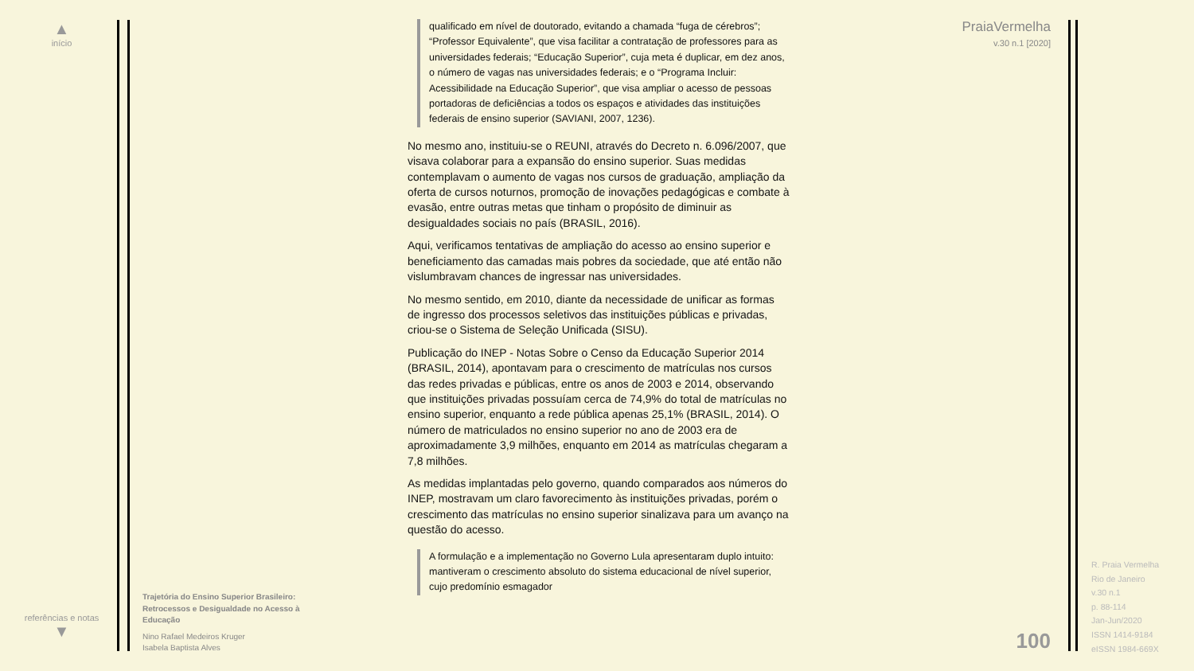▲
início
referências e notas
▼
qualificado em nível de doutorado, evitando a chamada “fuga de cérebros”; “Professor Equivalente”, que visa facilitar a contratação de professores para as universidades federais; “Educação Superior”, cuja meta é duplicar, em dez anos, o número de vagas nas universidades federais; e o “Programa Incluir: Acessibilidade na Educação Superior”, que visa ampliar o acesso de pessoas portadoras de deficiências a todos os espaços e atividades das instituições federais de ensino superior (SAVIANI, 2007, 1236).
No mesmo ano, instituiu-se o REUNI, através do Decreto n. 6.096/2007, que visava colaborar para a expansão do ensino superior. Suas medidas contemplavam o aumento de vagas nos cursos de graduação, ampliação da oferta de cursos noturnos, promoção de inovações pedagógicas e combate à evasão, entre outras metas que tinham o propósito de diminuir as desigualdades sociais no país (BRASIL, 2016).
Aqui, verificamos tentativas de ampliação do acesso ao ensino superior e beneficiamento das camadas mais pobres da sociedade, que até então não vislumbravam chances de ingressar nas universidades.
No mesmo sentido, em 2010, diante da necessidade de unificar as formas de ingresso dos processos seletivos das instituições públicas e privadas, criou-se o Sistema de Seleção Unificada (SISU).
Publicação do INEP - Notas Sobre o Censo da Educação Superior 2014 (BRASIL, 2014), apontavam para o crescimento de matrículas nos cursos das redes privadas e públicas, entre os anos de 2003 e 2014, observando que instituições privadas possuíam cerca de 74,9% do total de matrículas no ensino superior, enquanto a rede pública apenas 25,1% (BRASIL, 2014). O número de matriculados no ensino superior no ano de 2003 era de aproximadamente 3,9 milhões, enquanto em 2014 as matrículas chegaram a 7,8 milhões.
As medidas implantadas pelo governo, quando comparados aos números do INEP, mostravam um claro favorecimento às instituições privadas, porém o crescimento das matrículas no ensino superior sinalizava para um avanço na questão do acesso.
A formulação e a implementação no Governo Lula apresentaram duplo intuito: mantiveram o crescimento absoluto do sistema educacional de nível superior, cujo predomínio esmagador
Trajetória do Ensino Superior Brasileiro: Retrocessos e Desigualdade no Acesso à Educação
Nino Rafael Medeiros Kruger
Isabela Baptista Alves
PraiaVermelha
v.30 n.1 [2020]
R. Praia Vermelha
Rio de Janeiro
v.30 n.1
p. 88-114
Jan-Jun/2020
ISSN 1414-9184
eISSN 1984-669X
100